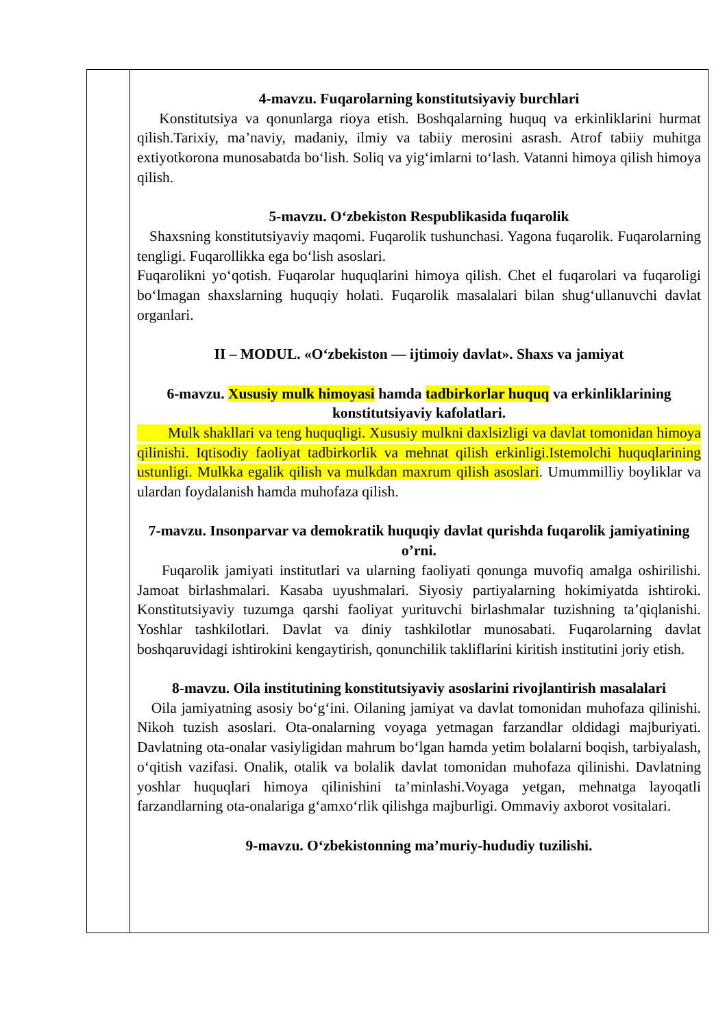| | 4-mavzu. Fuqarolarning konstitutsiyaviy burchlari Konstitutsiya va qonunlarga rioya etish. Boshqalarning huquq va erkinliklarini hurmat qilish.Tarixiy, ma’naviy, madaniy, ilmiy va tabiiy merosini asrash. Atrof tabiiy muhitga extiyotkorona munosabatda bo‘lish. Soliq va yig‘imlarni to‘lash. Vatanni himoya qilish himoya qilish. 5-mavzu. O‘zbekiston Respublikasida fuqarolik Shaxsning konstitutsiyaviy maqomi. Fuqarolik tushunchasi. Yagona fuqarolik. Fuqarolarning tengligi. Fuqarollikka ega bo‘lish asoslari. Fuqarolikni yo‘qotish. Fuqarolar huquqlarini himoya qilish. Chet el fuqarolari va fuqaroligi bo‘lmagan shaxslarning huquqiy holati. Fuqarolik masalalari bilan shug‘ullanuvchi davlat organlari. II – MODUL. «O‘zbekiston — ijtimoiy davlat». Shaxs va jamiyat 6-mavzu. Xususiy mulk himoyasi hamda tadbirkorlar huquq va erkinliklarining konstitutsiyaviy kafolatlari. Mulk shakllari va teng huquqligi. Xususiy mulkni daxlsizligi va davlat tomonidan himoya qilinishi. Iqtisodiy faoliyat tadbirkorlik va mehnat qilish erkinligi.Istemolchi huquqlarining ustunligi. Mulkka egalik qilish va mulkdan maxrum qilish asoslari . Umummilliy boyliklar va ulardan foydalanish hamda muhofaza qilish. 7-mavzu. Insonparvar va demokratik huquqiy davlat qurishda fuqarolik jamiyatining o’rni. Fuqarolik jamiyati institutlari va ularning faoliyati qonunga muvofiq amalga oshirilishi. Jamoat birlashmalari. Kasaba uyushmalari. Siyosiy partiyalarning hokimiyatda ishtiroki. Konstitutsiyaviy tuzumga qarshi faoliyat yurituvchi birlashmalar tuzishning ta’qiqlanishi. Yoshlar tashkilotlari. Davlat va diniy tashkilotlar munosabati. Fuqarolarning davlat boshqaruvidagi ishtirokini kengaytirish, qonunchilik takliflarini kiritish institutini joriy etish. 8-mavzu. Oila institutining konstitutsiyaviy asoslarini rivojlantirish masalalari Oila jamiyatning asosiy bo‘g‘ini. Oilaning jamiyat va davlat tomonidan muhofaza qilinishi. Nikoh tuzish asoslari. Ota-onalarning voyaga yetmagan farzandlar oldidagi majburiyati. Davlatning ota-onalar vasiyligidan mahrum bo‘lgan hamda yetim bolalarni boqish, tarbiyalash, o‘qitish vazifasi. Onalik, otalik va bolalik davlat tomonidan muhofaza qilinishi. Davlatning yoshlar huquqlari himoya qilinishini ta’minlashi.Voyaga yetgan, mehnatga layoqatli farzandlarning ota-onalariga g‘amxo‘rlik qilishga majburligi. Ommaviy axborot vositalari. 9-mavzu. O‘zbekistonning ma’muriy-hududiy tuzilishi. |